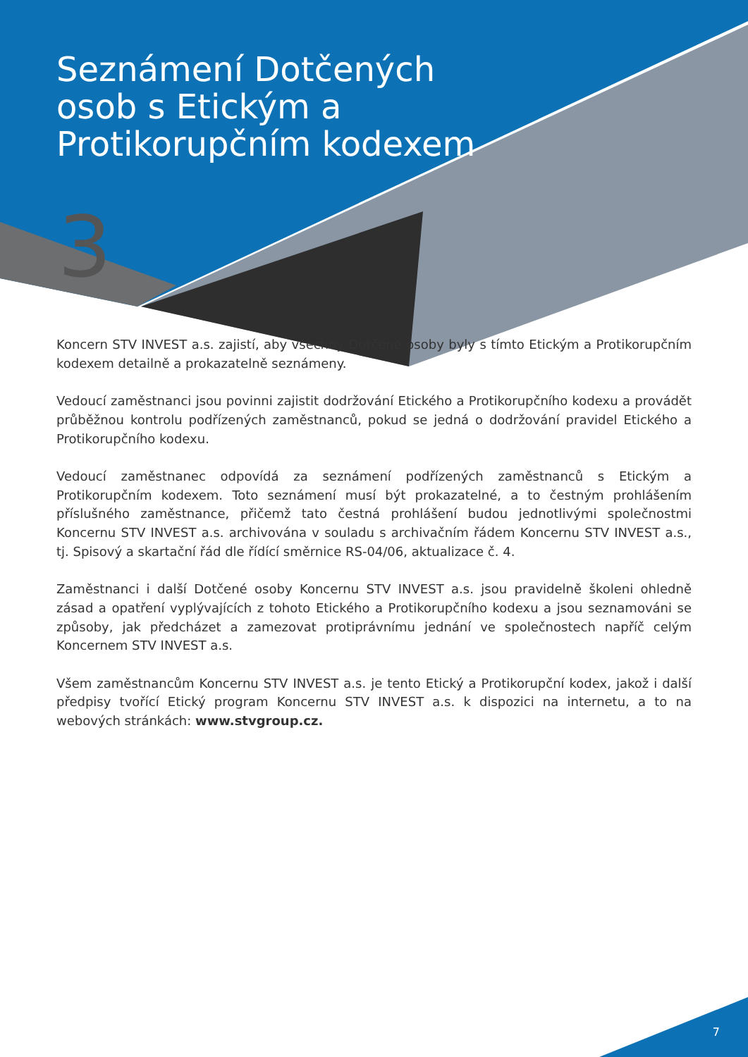Seznámení Dotčených osob s Etickým a Protikorupčním kodexem
3
Koncern STV INVEST a.s. zajistí, aby všechny Dotčené osoby byly s tímto Etickým a Protikorupčním kodexem detailně a prokazatelně seznámeny.
Vedoucí zaměstnanci jsou povinni zajistit dodržování Etického a Protikorupčního kodexu a provádět průběžnou kontrolu podřízených zaměstnanců, pokud se jedná o dodržování pravidel Etického a Protikorupčního kodexu.
Vedoucí zaměstnanec odpovídá za seznámení podřízených zaměstnanců s Etickým a Protikorupčním kodexem. Toto seznámení musí být prokazatelné, a to čestným prohlášením příslušného zaměstnance, přičemž tato čestná prohlášení budou jednotlivými společnostmi Koncernu STV INVEST a.s. archivována v souladu s archivačním řádem Koncernu STV INVEST a.s., tj. Spisový a skartační řád dle řídící směrnice RS-04/06, aktualizace č. 4.
Zaměstnanci i další Dotčené osoby Koncernu STV INVEST a.s. jsou pravidelně školeni ohledně zásad a opatření vyplývajících z tohoto Etického a Protikorupčního kodexu a jsou seznamováni se způsoby, jak předcházet a zamezovat protiprávnímu jednání ve společnostech napříč celým Koncernem STV INVEST a.s.
Všem zaměstnancům Koncernu STV INVEST a.s. je tento Etický a Protikorupční kodex, jakož i další předpisy tvořící Etický program Koncernu STV INVEST a.s. k dispozici na internetu, a to na webových stránkách: www.stvgroup.cz.
7